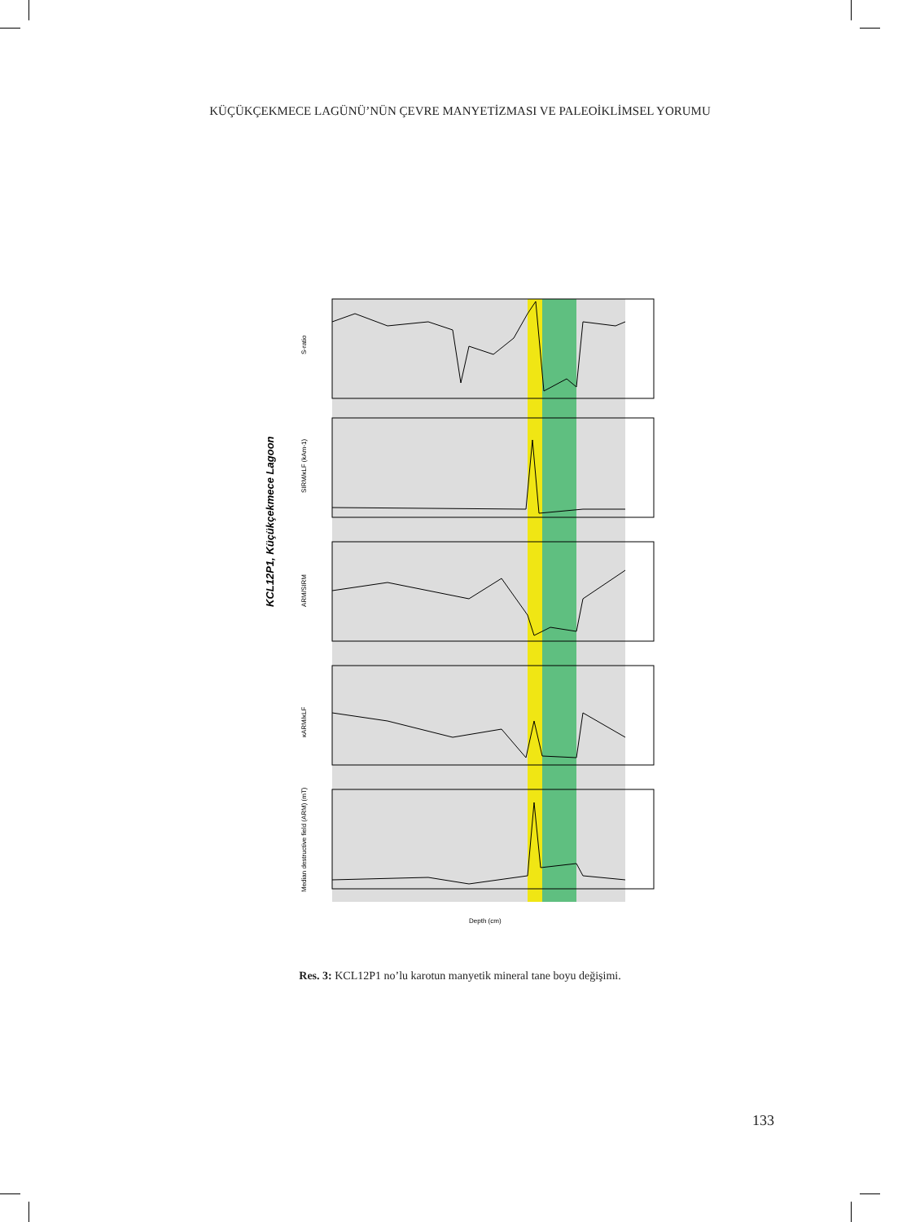KÜÇÜKÇEKMECE LAGÜNÜ’NÜN ÇEVRE MANYETİZMASI VE PALEOİKLİMSEL YORUMU
KCL12P1, Küçükçekmece Lagoon
S-ratio
SIRM/κLF (kAm-1)
ARM/SIRM
κARM/κLF
Median destructive field (ARM) (mT)
Depth (cm)
Res. 3: KCL12P1 no’lu karotun manyetik mineral tane boyu değişimi.
133